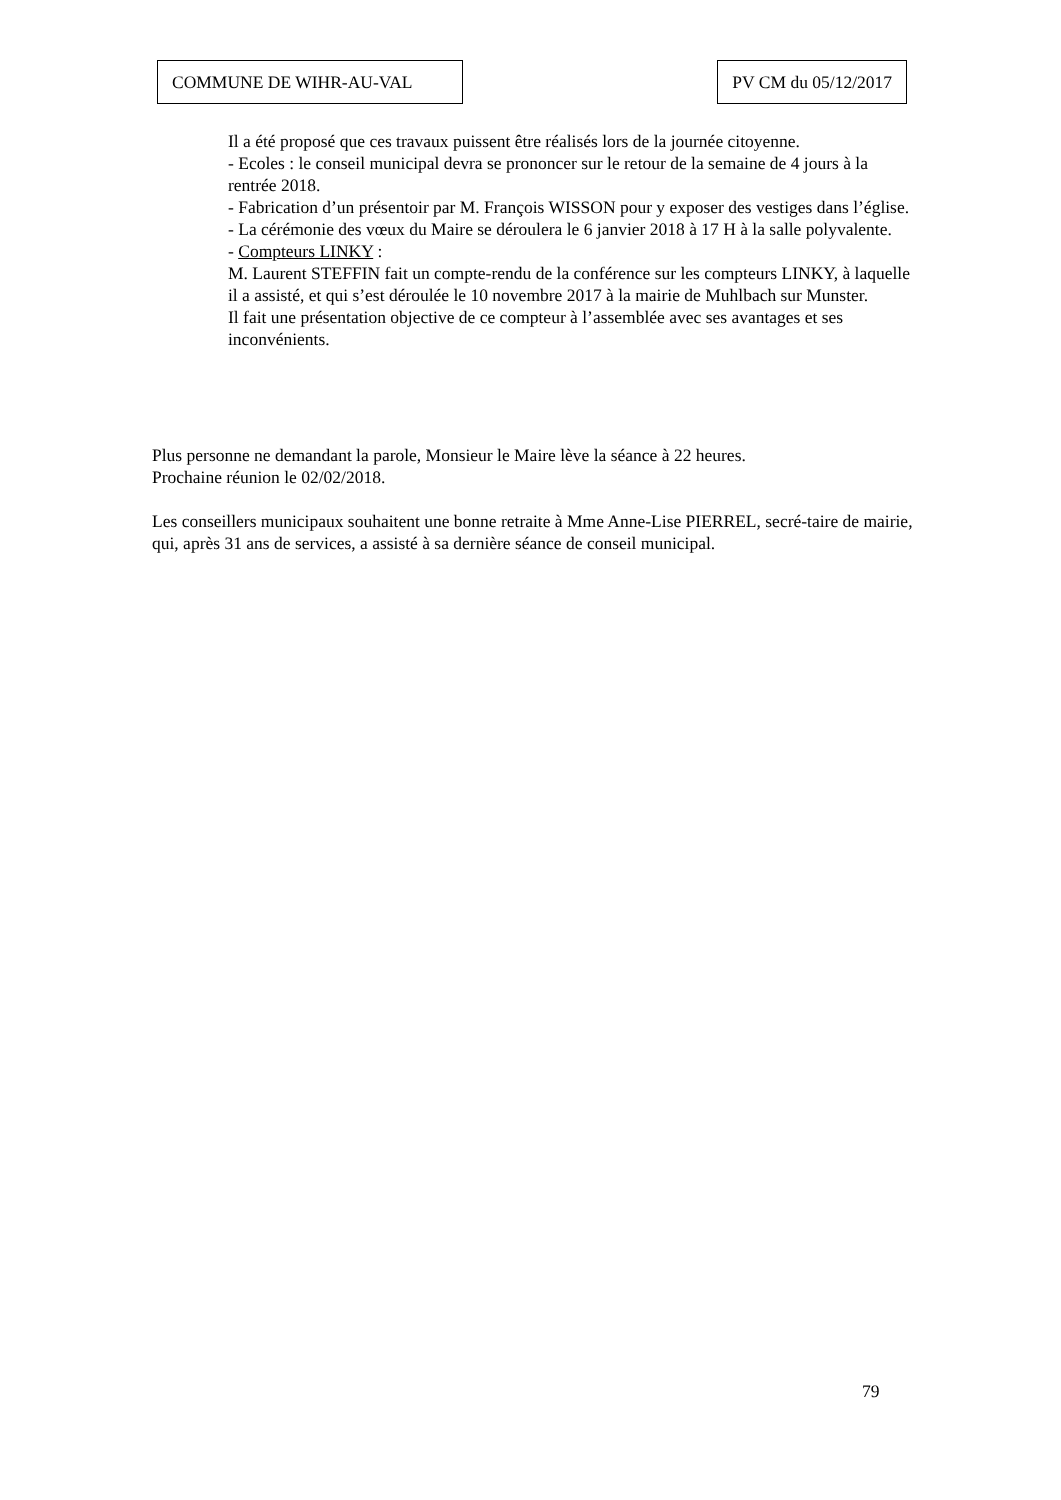COMMUNE DE WIHR-AU-VAL PV CM du 05/12/2017
Il a été proposé que ces travaux puissent être réalisés lors de la journée citoyenne.
- Ecoles : le conseil municipal devra se prononcer sur le retour de la semaine de 4 jours à la rentrée 2018.
- Fabrication d’un présentoir par M. François WISSON pour y exposer des vestiges dans l’église.
- La cérémonie des vœux du Maire se déroulera le 6 janvier 2018 à 17 H à la salle polyvalente.
- Compteurs LINKY :
M. Laurent STEFFIN fait un compte-rendu de la conférence sur les compteurs LINKY, à laquelle il a assisté, et qui s’est déroulée le 10 novembre 2017 à la mairie de Muhlbach sur Munster.
Il fait une présentation objective de ce compteur à l’assemblée avec ses avantages et ses inconvénients.
Plus personne ne demandant la parole, Monsieur le Maire lève la séance à 22 heures.
Prochaine réunion le 02/02/2018.
Les conseillers municipaux souhaitent une bonne retraite à Mme Anne-Lise PIERREL, secré-taire de mairie, qui, après 31 ans de services, a assisté à sa dernière séance de conseil municipal.
79